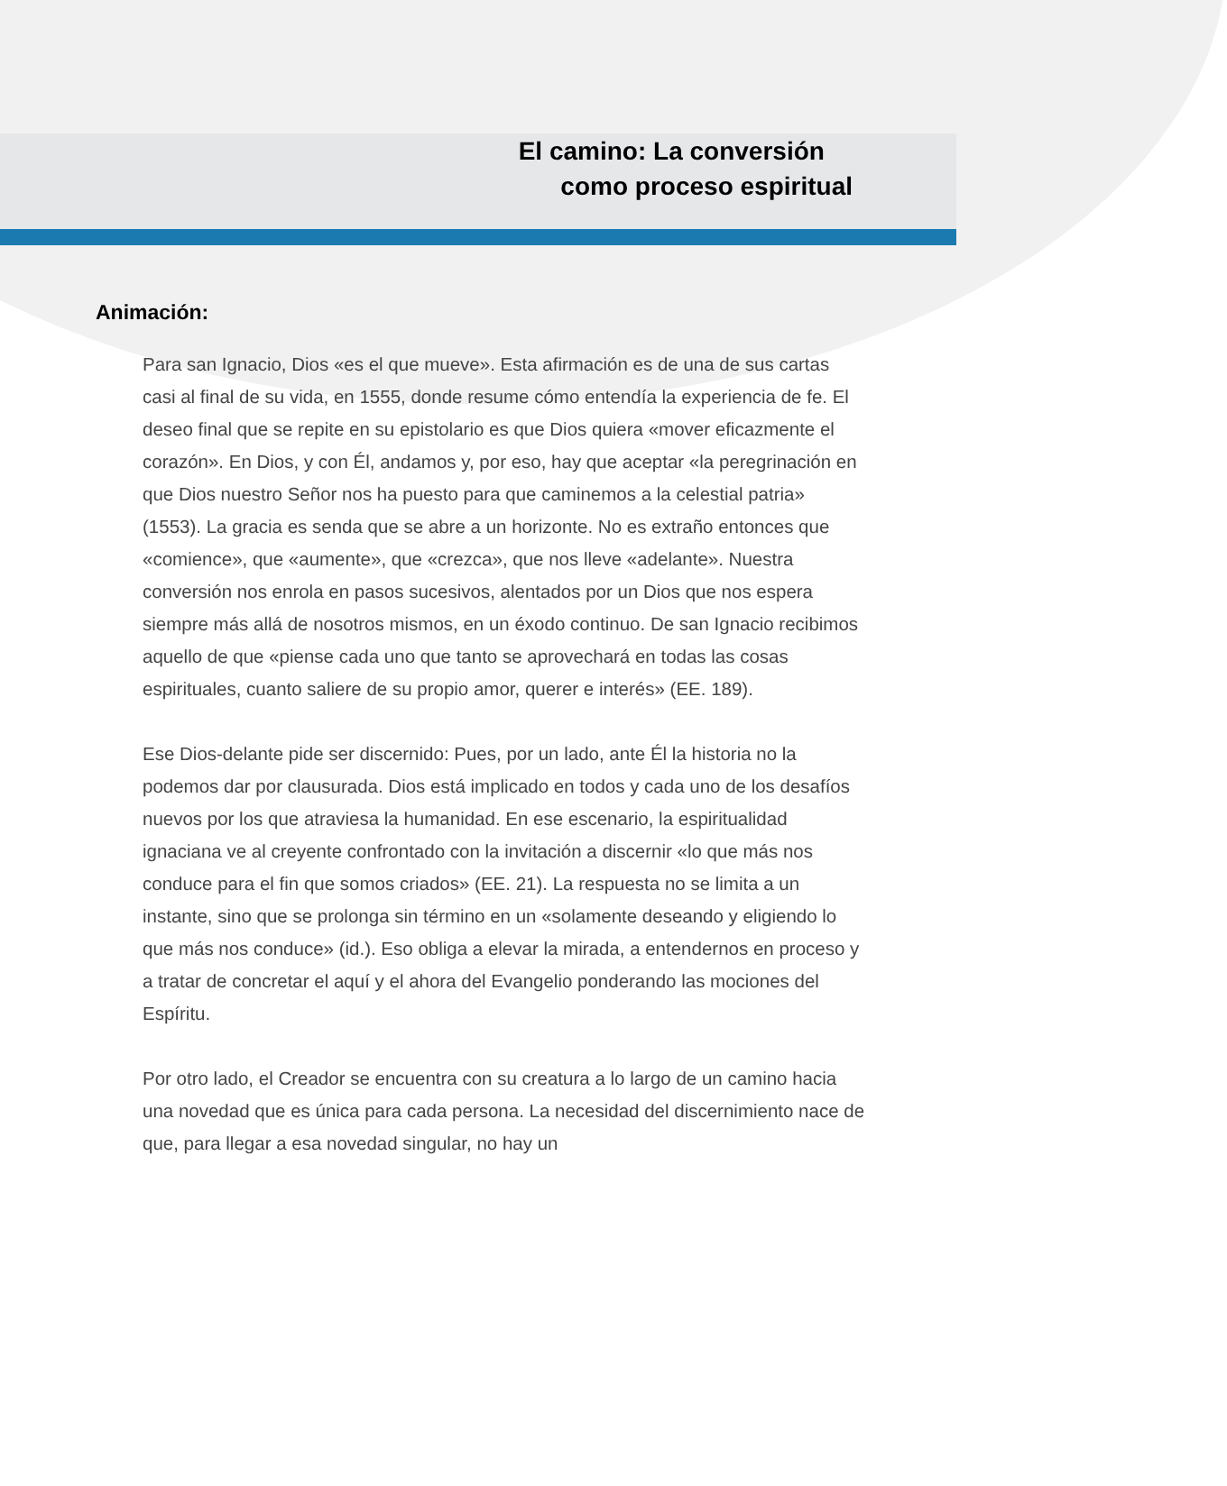El camino: La conversión
como proceso espiritual
Animación:
Para san Ignacio, Dios «es el que mueve». Esta afirmación es de una de sus cartas casi al final de su vida, en 1555, donde resume cómo entendía la experiencia de fe. El deseo final que se repite en su epistolario es que Dios quiera «mover eficazmente el corazón». En Dios, y con Él, andamos y, por eso, hay que aceptar «la peregrinación en que Dios nuestro Señor nos ha puesto para que caminemos a la celestial patria» (1553). La gracia es senda que se abre a un horizonte. No es extraño entonces que «comience», que «aumente», que «crezca», que nos lleve «adelante». Nuestra conversión nos enrola en pasos sucesivos, alentados por un Dios que nos espera siempre más allá de nosotros mismos, en un éxodo continuo. De san Ignacio recibimos aquello de que «piense cada uno que tanto se aprovechará en todas las cosas espirituales, cuanto saliere de su propio amor, querer e interés» (EE. 189).
Ese Dios-delante pide ser discernido: Pues, por un lado, ante Él la historia no la podemos dar por clausurada. Dios está implicado en todos y cada uno de los desafíos nuevos por los que atraviesa la humanidad. En ese escenario, la espiritualidad ignaciana ve al creyente confrontado con la invitación a discernir «lo que más nos conduce para el fin que somos criados» (EE. 21). La respuesta no se limita a un instante, sino que se prolonga sin término en un «solamente deseando y eligiendo lo que más nos conduce» (id.). Eso obliga a elevar la mirada, a entendernos en proceso y a tratar de concretar el aquí y el ahora del Evangelio ponderando las mociones del Espíritu.
Por otro lado, el Creador se encuentra con su creatura a lo largo de un camino hacia una novedad que es única para cada persona. La necesidad del discernimiento nace de que, para llegar a esa novedad singular, no hay un